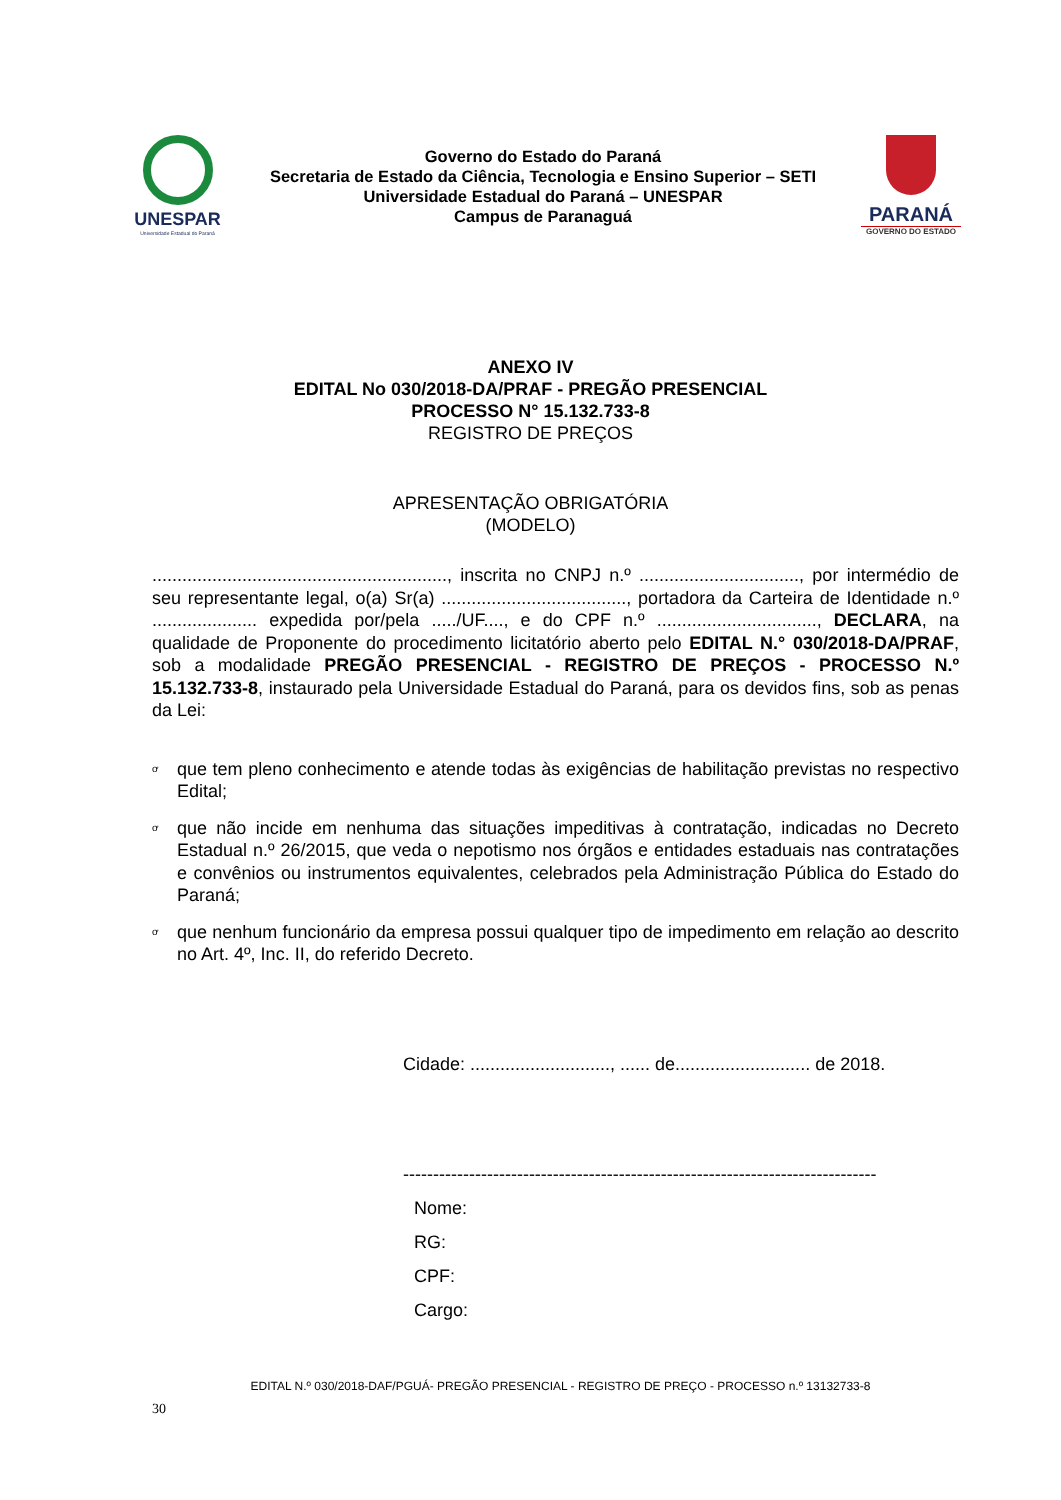UNESPAR
Universidade Estadual do Paraná
Governo do Estado do Paraná
Secretaria de Estado da Ciência, Tecnologia e Ensino Superior – SETI
Universidade Estadual do Paraná – UNESPAR
Campus de Paranaguá
PARANÁ
GOVERNO DO ESTADO
ANEXO IV
EDITAL No 030/2018-DA/PRAF - PREGÃO PRESENCIAL
PROCESSO N° 15.132.733-8
REGISTRO DE PREÇOS
APRESENTAÇÃO OBRIGATÓRIA
(MODELO)
..........................................................., inscrita no CNPJ n.º ................................, por intermédio de seu representante legal, o(a) Sr(a) ....................................., portadora da Carteira de Identidade n.º ..................... expedida por/pela ...../UF...., e do CPF n.º ................................, DECLARA, na qualidade de Proponente do procedimento licitatório aberto pelo EDITAL N.° 030/2018-DA/PRAF, sob a modalidade PREGÃO PRESENCIAL - REGISTRO DE PREÇOS - PROCESSO N.º 15.132.733-8, instaurado pela Universidade Estadual do Paraná, para os devidos fins, sob as penas da Lei:
ơque tem pleno conhecimento e atende todas às exigências de habilitação previstas no respectivo Edital;
ơque não incide em nenhuma das situações impeditivas à contratação, indicadas no Decreto Estadual n.º 26/2015, que veda o nepotismo nos órgãos e entidades estaduais nas contratações e convênios ou instrumentos equivalentes, celebrados pela Administração Pública do Estado do Paraná;
ơque nenhum funcionário da empresa possui qualquer tipo de impedimento em relação ao descrito no Art. 4º, Inc. II, do referido Decreto.
Cidade: ............................, ...... de........................... de 2018.
-------------------------------------------------------------------------------
Nome:
RG:
CPF:
Cargo:
EDITAL N.º 030/2018-DAF/PGUÁ- PREGÃO PRESENCIAL - REGISTRO DE PREÇO - PROCESSO n.º 13132733-8
30